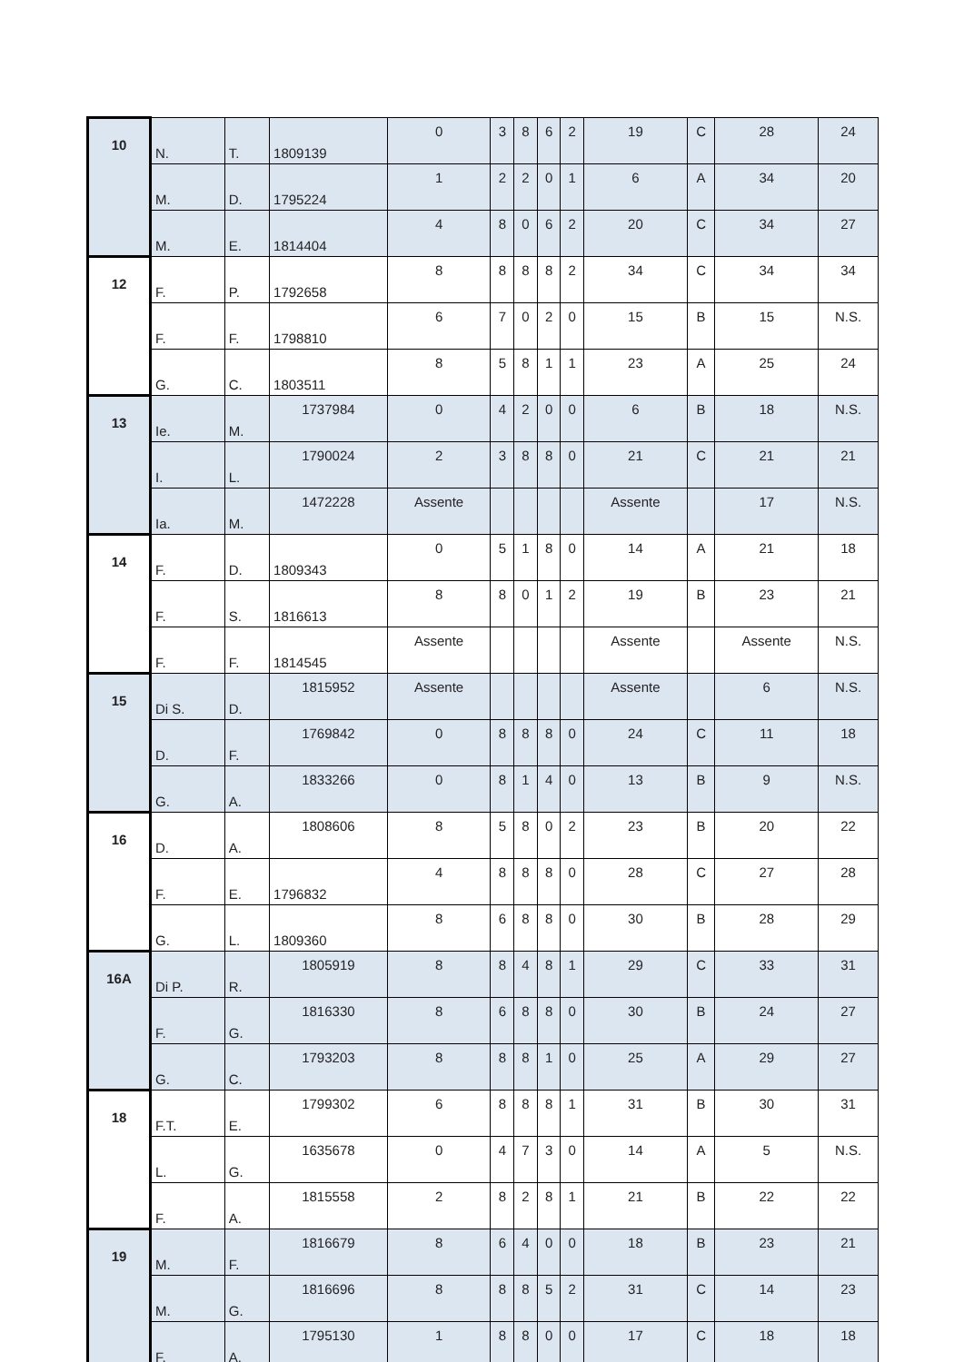| 10 | N. | T. | 1809139 | 0 | 3 | 8 | 6 | 2 | 19 | C | 28 | 24 |
| | M. | D. | 1795224 | 1 | 2 | 2 | 0 | 1 | 6 | A | 34 | 20 |
| | M. | E. | 1814404 | 4 | 8 | 0 | 6 | 2 | 20 | C | 34 | 27 |
| 12 | F. | P. | 1792658 | 8 | 8 | 8 | 8 | 2 | 34 | C | 34 | 34 |
| | F. | F. | 1798810 | 6 | 7 | 0 | 2 | 0 | 15 | B | 15 | N.S. |
| | G. | C. | 1803511 | 8 | 5 | 8 | 1 | 1 | 23 | A | 25 | 24 |
| 13 | Ie. | M. | 1737984 | 0 | 4 | 2 | 0 | 0 | 6 | B | 18 | N.S. |
| | I. | L. | 1790024 | 2 | 3 | 8 | 8 | 0 | 21 | C | 21 | 21 |
| | Ia. | M. | 1472228 | Assente | | | | | Assente | | 17 | N.S. |
| 14 | F. | D. | 1809343 | 0 | 5 | 1 | 8 | 0 | 14 | A | 21 | 18 |
| | F. | S. | 1816613 | 8 | 8 | 0 | 1 | 2 | 19 | B | 23 | 21 |
| | F. | F. | 1814545 | Assente | | | | | Assente | | Assente | N.S. |
| 15 | Di S. | D. | 1815952 | Assente | | | | | Assente | | 6 | N.S. |
| | D. | F. | 1769842 | 0 | 8 | 8 | 8 | 0 | 24 | C | 11 | 18 |
| | G. | A. | 1833266 | 0 | 8 | 1 | 4 | 0 | 13 | B | 9 | N.S. |
| 16 | D. | A. | 1808606 | 8 | 5 | 8 | 0 | 2 | 23 | B | 20 | 22 |
| | F. | E. | 1796832 | 4 | 8 | 8 | 8 | 0 | 28 | C | 27 | 28 |
| | G. | L. | 1809360 | 8 | 6 | 8 | 8 | 0 | 30 | B | 28 | 29 |
| 16A | Di P. | R. | 1805919 | 8 | 8 | 4 | 8 | 1 | 29 | C | 33 | 31 |
| | F. | G. | 1816330 | 8 | 6 | 8 | 8 | 0 | 30 | B | 24 | 27 |
| | G. | C. | 1793203 | 8 | 8 | 8 | 1 | 0 | 25 | A | 29 | 27 |
| 18 | F.T. | E. | 1799302 | 6 | 8 | 8 | 8 | 1 | 31 | B | 30 | 31 |
| | L. | G. | 1635678 | 0 | 4 | 7 | 3 | 0 | 14 | A | 5 | N.S. |
| | F. | A. | 1815558 | 2 | 8 | 2 | 8 | 1 | 21 | B | 22 | 22 |
| 19 | M. | F. | 1816679 | 8 | 6 | 4 | 0 | 0 | 18 | B | 23 | 21 |
| | M. | G. | 1816696 | 8 | 8 | 8 | 5 | 2 | 31 | C | 14 | 23 |
| | F. | A. | 1795130 | 1 | 8 | 8 | 0 | 0 | 17 | C | 18 | 18 |